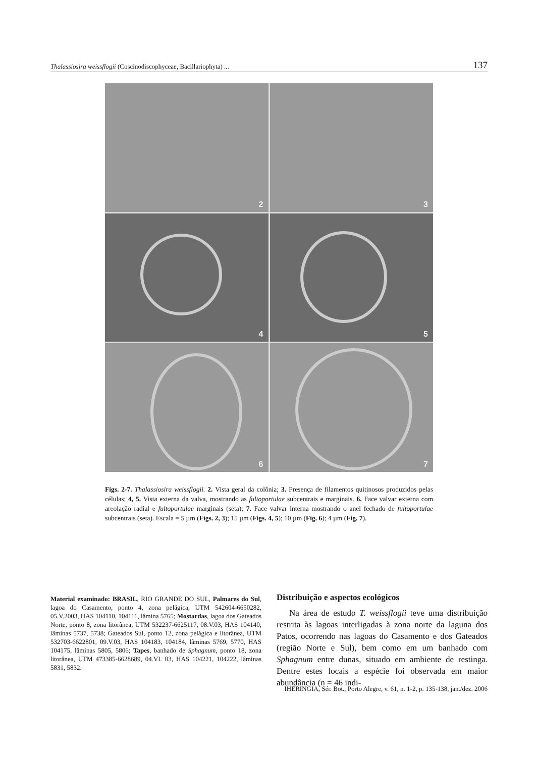Thalassiosira weissflogii (Coscinodiscophyceae, Bacillariophyta) ...
137
2
3
4
5
6
7
Figs. 2-7. Thalassiosira weissflogii. 2. Vista geral da colônia; 3. Presença de filamentos quitinosos produzidos pelas células; 4, 5. Vista externa da valva, mostrando as fultoportulae subcentrais e marginais. 6. Face valvar externa com areolação radial e fultoportulae marginais (seta); 7. Face valvar interna mostrando o anel fechado de fultoportulae subcentrais (seta). Escala = 5 µm (Figs. 2, 3); 15 µm (Figs. 4, 5); 10 µm (Fig. 6); 4 µm (Fig. 7).
Material examinado: BRASIL, RIO GRANDE DO SUL, Palmares do Sul, lagoa do Casamento, ponto 4, zona pelágica, UTM 542604-6650282, 05.V.2003, HAS 104110, 104111, lâmina 5765; Mostardas, lagoa dos Gateados Norte, ponto 8, zona litorânea, UTM 532237-6625117, 08.V.03, HAS 104140, lâminas 5737, 5738; Gateados Sul, ponto 12, zona pelágica e litorânea, UTM 532703-6622801, 09.V.03, HAS 104183, 104184, lâminas 5769, 5770, HAS 104175, lâminas 5805, 5806; Tapes, banhado de Sphagnum, ponto 18, zona litorânea, UTM 473385-6628689, 04.VI. 03, HAS 104221, 104222, lâminas 5831, 5832.
Distribuição e aspectos ecológicos
Na área de estudo T. weissflogii teve uma distribuição restrita às lagoas interligadas à zona norte da laguna dos Patos, ocorrendo nas lagoas do Casamento e dos Gateados (região Norte e Sul), bem como em um banhado com Sphagnum entre dunas, situado em ambiente de restinga. Dentre estes locais a espécie foi observada em maior abundância (n = 46 indi-
IHERINGIA, Sér. Bot., Porto Alegre, v. 61, n. 1-2, p. 135-138, jan./dez. 2006